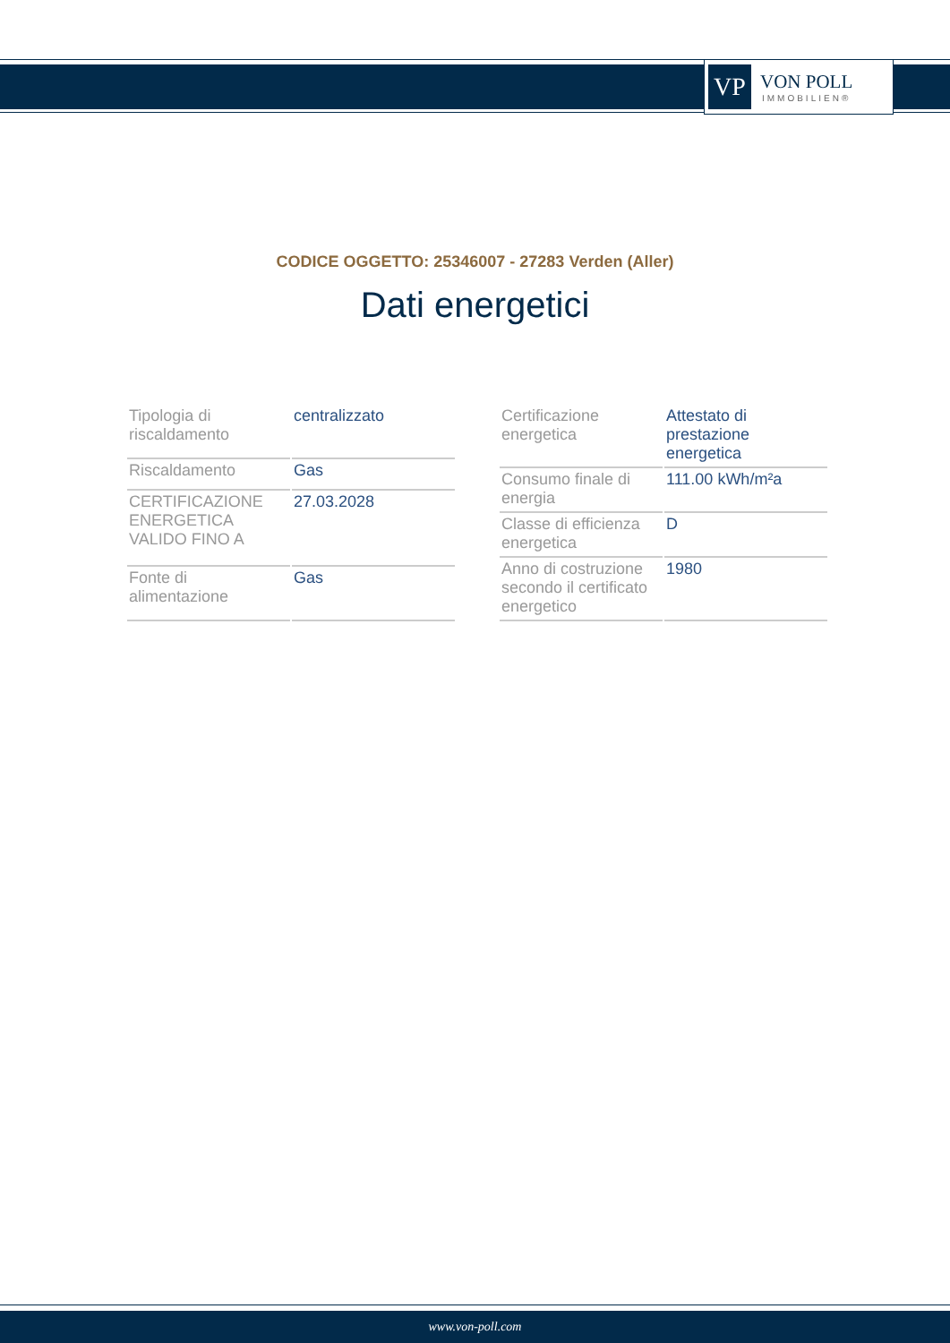VP
VON POLL
IMMOBILIEN®
CODICE OGGETTO: 25346007 - 27283 Verden (Aller)
Dati energetici
| Tipologia di riscaldamento | centralizzato |
| Riscaldamento | Gas |
| CERTIFICAZIONE ENERGETICA VALIDO FINO A | 27.03.2028 |
| Fonte di alimentazione | Gas |
| Certificazione energetica | Attestato di prestazione energetica |
| Consumo finale di energia | 111.00 kWh/m²a |
| Classe di efficienza energetica | D |
| Anno di costruzione secondo il certificato energetico | 1980 |
www.von-poll.com